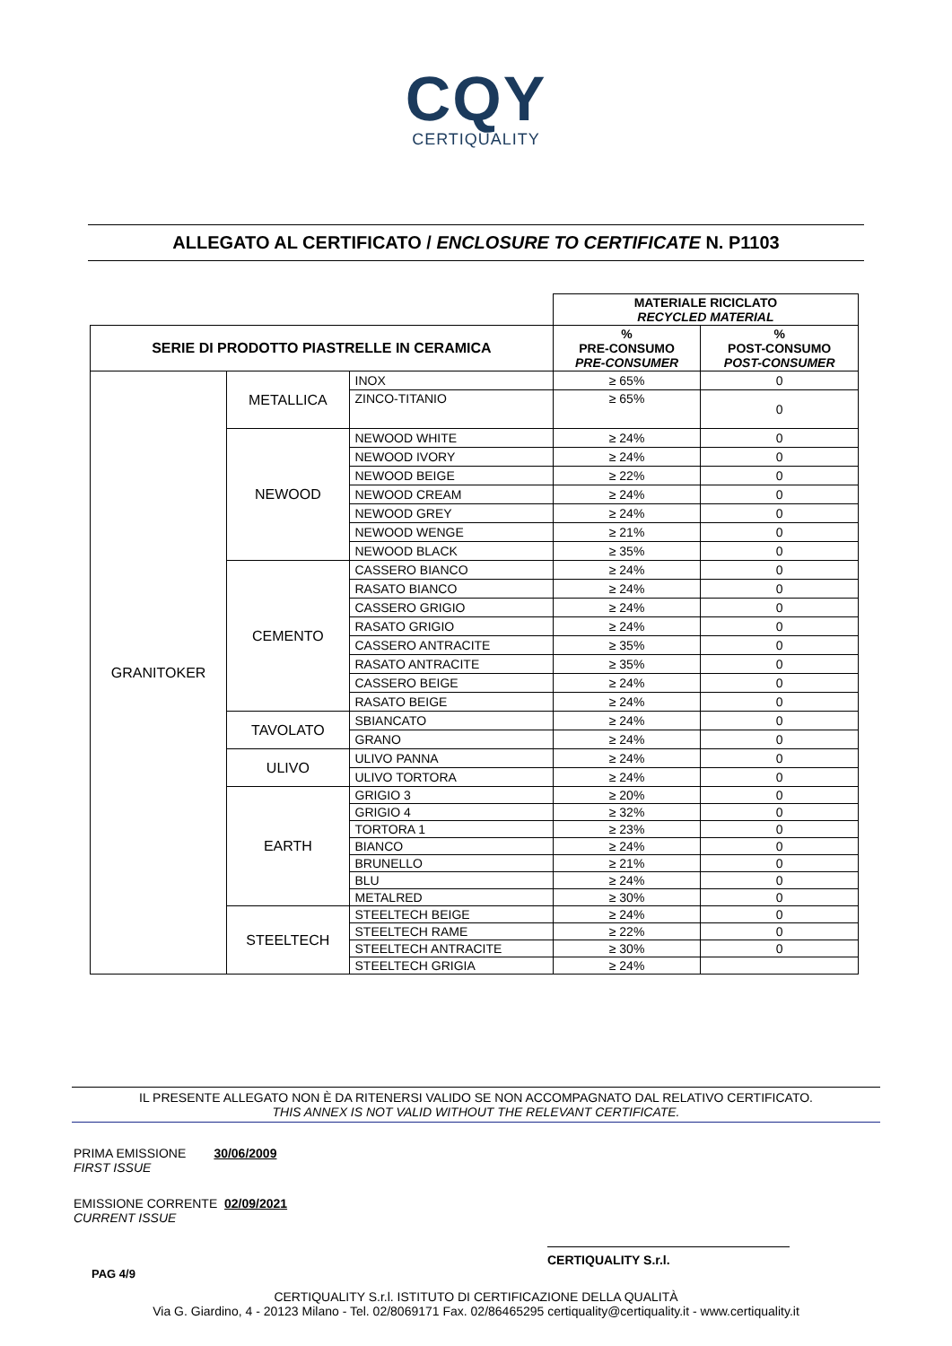CQY
CERTIQUALITY
ALLEGATO AL CERTIFICATO / ENCLOSURE TO CERTIFICATE N. P1103
| | | | MATERIALE RICICLATO RECYCLED MATERIAL | |
| SERIE DI PRODOTTO PIASTRELLE IN CERAMICA | | | % PRE-CONSUMO PRE-CONSUMER | % POST-CONSUMO POST-CONSUMER |
| GRANITOKER | METALLICA | INOX | ≥ 65% | 0 |
| | | ZINCO-TITANIO | ≥ 65% | 0 |
| | NEWOOD | NEWOOD WHITE | ≥ 24% | 0 |
| | | NEWOOD IVORY | ≥ 24% | 0 |
| | | NEWOOD BEIGE | ≥ 22% | 0 |
| | | NEWOOD CREAM | ≥ 24% | 0 |
| | | NEWOOD GREY | ≥ 24% | 0 |
| | | NEWOOD WENGE | ≥ 21% | 0 |
| | | NEWOOD BLACK | ≥ 35% | 0 |
| | CEMENTO | CASSERO BIANCO | ≥ 24% | 0 |
| | | RASATO BIANCO | ≥ 24% | 0 |
| | | CASSERO GRIGIO | ≥ 24% | 0 |
| | | RASATO GRIGIO | ≥ 24% | 0 |
| | | CASSERO ANTRACITE | ≥ 35% | 0 |
| | | RASATO ANTRACITE | ≥ 35% | 0 |
| | | CASSERO BEIGE | ≥ 24% | 0 |
| | | RASATO BEIGE | ≥ 24% | 0 |
| | TAVOLATO | SBIANCATO | ≥ 24% | 0 |
| | | GRANO | ≥ 24% | 0 |
| | ULIVO | ULIVO PANNA | ≥ 24% | 0 |
| | | ULIVO TORTORA | ≥ 24% | 0 |
| | EARTH | GRIGIO 3 | ≥ 20% | 0 |
| | | GRIGIO 4 | ≥ 32% | 0 |
| | | TORTORA 1 | ≥ 23% | 0 |
| | | BIANCO | ≥ 24% | 0 |
| | | BRUNELLO | ≥ 21% | 0 |
| | | BLU | ≥ 24% | 0 |
| | | METALRED | ≥ 30% | 0 |
| | STEELTECH | STEELTECH BEIGE | ≥ 24% | 0 |
| | | STEELTECH RAME | ≥ 22% | 0 |
| | | STEELTECH ANTRACITE | ≥ 30% | 0 |
| | | STEELTECH GRIGIA | ≥ 24% | |
IL PRESENTE ALLEGATO NON È DA RITENERSI VALIDO SE NON ACCOMPAGNATO DAL RELATIVO CERTIFICATO.
THIS ANNEX IS NOT VALID WITHOUT THE RELEVANT CERTIFICATE.
PRIMA EMISSIONE 30/06/2009
FIRST ISSUE
EMISSIONE CORRENTE 02/09/2021
CURRENT ISSUE
CERTIQUALITY S.r.l.
PAG 4/9
CERTIQUALITY S.r.l. ISTITUTO DI CERTIFICAZIONE DELLA QUALITÀ
Via G. Giardino, 4 - 20123 Milano - Tel. 02/8069171 Fax. 02/86465295 certiquality@certiquality.it - www.certiquality.it